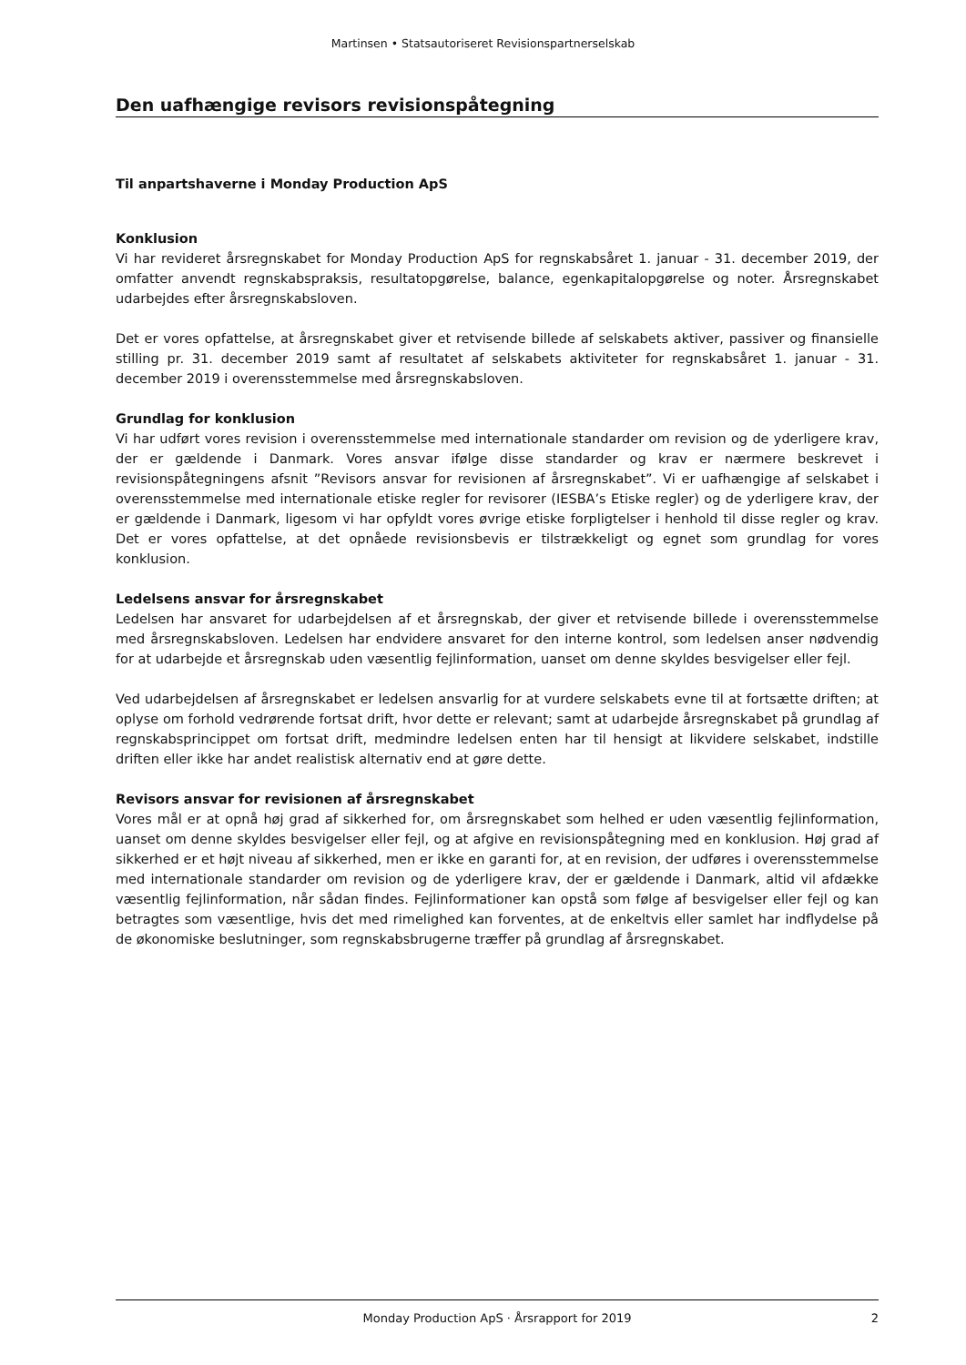Martinsen • Statsautoriseret Revisionspartnerselskab
Den uafhængige revisors revisionspåtegning
Til anpartshaverne i Monday Production ApS
Konklusion
Vi har revideret årsregnskabet for Monday Production ApS for regnskabsåret 1. januar - 31. december 2019, der omfatter anvendt regnskabspraksis, resultatopgørelse, balance, egenkapitalopgørelse og noter. Årsregnskabet udarbejdes efter årsregnskabsloven.
Det er vores opfattelse, at årsregnskabet giver et retvisende billede af selskabets aktiver, passiver og finansielle stilling pr. 31. december 2019 samt af resultatet af selskabets aktiviteter for regnskabsåret 1. januar - 31. december 2019 i overensstemmelse med årsregnskabsloven.
Grundlag for konklusion
Vi har udført vores revision i overensstemmelse med internationale standarder om revision og de yderligere krav, der er gældende i Danmark. Vores ansvar ifølge disse standarder og krav er nærmere beskrevet i revisionspåtegningens afsnit ”Revisors ansvar for revisionen af årsregnskabet”. Vi er uafhængige af selskabet i overensstemmelse med internationale etiske regler for revisorer (IESBA’s Etiske regler) og de yderligere krav, der er gældende i Danmark, ligesom vi har opfyldt vores øvrige etiske forpligtelser i henhold til disse regler og krav. Det er vores opfattelse, at det opnåede revisionsbevis er tilstrækkeligt og egnet som grundlag for vores konklusion.
Ledelsens ansvar for årsregnskabet
Ledelsen har ansvaret for udarbejdelsen af et årsregnskab, der giver et retvisende billede i overensstemmelse med årsregnskabsloven. Ledelsen har endvidere ansvaret for den interne kontrol, som ledelsen anser nødvendig for at udarbejde et årsregnskab uden væsentlig fejlinformation, uanset om denne skyldes besvigelser eller fejl.
Ved udarbejdelsen af årsregnskabet er ledelsen ansvarlig for at vurdere selskabets evne til at fortsætte driften; at oplyse om forhold vedrørende fortsat drift, hvor dette er relevant; samt at udarbejde årsregnskabet på grundlag af regnskabsprincippet om fortsat drift, medmindre ledelsen enten har til hensigt at likvidere selskabet, indstille driften eller ikke har andet realistisk alternativ end at gøre dette.
Revisors ansvar for revisionen af årsregnskabet
Vores mål er at opnå høj grad af sikkerhed for, om årsregnskabet som helhed er uden væsentlig fejlinformation, uanset om denne skyldes besvigelser eller fejl, og at afgive en revisionspåtegning med en konklusion. Høj grad af sikkerhed er et højt niveau af sikkerhed, men er ikke en garanti for, at en revision, der udføres i overensstemmelse med internationale standarder om revision og de yderligere krav, der er gældende i Danmark, altid vil afdække væsentlig fejlinformation, når sådan findes. Fejlinformationer kan opstå som følge af besvigelser eller fejl og kan betragtes som væsentlige, hvis det med rimelighed kan forventes, at de enkeltvis eller samlet har indflydelse på de økonomiske beslutninger, som regnskabsbrugerne træffer på grundlag af årsregnskabet.
Monday Production ApS · Årsrapport for 2019 2